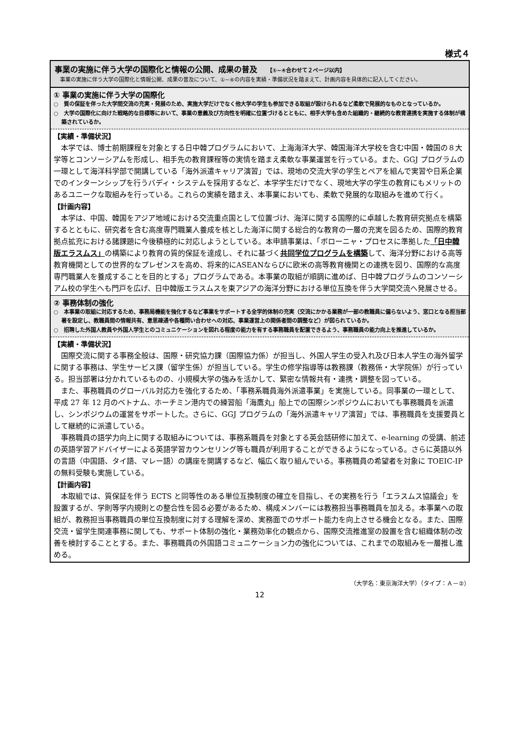様式４
事業の実施に伴う大学の国際化と情報の公開、成果の普及 【①~④合わせて２ページ以内】
　事業の実施に伴う大学の国際化と情報公開、成果の普及について、①~④の内容を実績・準備状況を踏まえて、計画内容を具体的に記入してください。
① 事業の実施に伴う大学の国際化
○　質の保証を伴った大学間交流の充実・発展のため、実施大学だけでなく他大学の学生も参加できる取組が設けられるなど柔軟で発展的なものとなっているか。
○　大学の国際化に向けた戦略的な目標等において、事業の意義及び方向性を明確に位置づけるとともに、相手大学も含めた組織的・継続的な教育連携を実施する体制が構築されているか。
【実績・準備状況】
本学では、博士前期課程を対象とする日中韓プログラムにおいて、上海海洋大学、韓国海洋大学校を含む中国・韓国の８大学等とコンソーシアムを形成し、相手先の教育課程等の実情を踏まえ柔軟な事業運営を行っている。また、GGJ プログラムの一環として海洋科学部で開講している「海外派遣キャリア演習」では、現地の交流大学の学生とペアを組んで実習や日系企業でのインターンシップを行うバディ・システムを採用するなど、本学学生だけでなく、現地大学の学生の教育にもメリットのあるユニークな取組みを行っている。これらの実績を踏まえ、本事業においても、柔軟で発展的な取組みを進めて行く。
【計画内容】
本学は、中国、韓国をアジア地域における交流重点国として位置づけ、海洋に関する国際的に卓越した教育研究拠点を構築するとともに、研究者を含む高度専門職業人養成を核とした海洋に関する総合的な教育の一層の充実を図るため、国際的教育拠点拡充における諸課題に今後積極的に対応しようとしている。本申請事業は、「ボローニャ・プロセスに準拠した「日中韓版エラスムス」の構築により教育の質的保証を達成し、それに基づく共同学位プログラムを構築して、海洋分野における高等教育機関としての世界的なプレゼンスを高め、将来的にASEANならびに欧米の高等教育機関との連携を図り、国際的な高度専門職業人を養成することを目的とする」プログラムである。本事業の取組が順調に進めば、日中韓プログラムのコンソーシアム校の学生へも門戸を広げ、日中韓版エラスムスを東アジアの海洋分野における単位互換を伴う大学間交流へ発展させる。
② 事務体制の強化
○　本事業の取組に対応するため、事務局機能を強化するなど事業をサポートする全学的体制の充実（交流にかかる業務が一部の教職員に偏らないよう、窓口となる担当部署を設定し、教職員間の情報共有、意思疎通や各種問い合わせへの対応、事業運営上の関係者間の調整など）が図られているか。
○　招聘した外国人教員や外国人学生とのコミュニケーションを図れる程度の能力を有する事務職員を配置できるよう、事務職員の能力向上を推進しているか。
【実績・準備状況】
国際交流に関する事務全般は、国際・研究協力課（国際協力係）が担当し、外国人学生の受入れ及び日本人学生の海外留学に関する事務は、学生サービス課（留学生係）が担当している。学生の修学指導等は教務課（教務係・大学院係）が行っている。担当部署は分かれているものの、小規模大学の強みを活かして、緊密な情報共有・連携・調整を図っている。
また、事務職員のグローバル対応力を強化するため、「事務系職員海外派遣事業」を実施している。同事業の一環として、平成 27 年 12 月のベトナム、ホーチミン港内での練習船「海鷹丸」船上での国際シンポジウムにおいても事務職員を派遣し、シンポジウムの運営をサポートした。さらに、GGJ プログラムの「海外派遣キャリア演習」では、事務職員を支援要員として継続的に派遣している。
事務職員の語学力向上に関する取組みについては、事務系職員を対象とする英会話研修に加えて、e-learning の受講、前述の英語学習アドバイザーによる英語学習カウンセリング等も職員が利用することができるようになっている。さらに英語以外の言語（中国語、タイ語、マレー語）の講座を開講するなど、幅広く取り組んでいる。事務職員の希望者を対象に TOEIC-IP の無料受験も実施している。
【計画内容】
本取組では、質保証を伴う ECTS と同等性のある単位互換制度の確立を目指し、その実務を行う「エラスムス協議会」を設置するが、学則等学内規則との整合性を図る必要があるため、構成メンバーには教務担当事務職員を加える。本事業への取組が、教務担当事務職員の単位互換制度に対する理解を深め、実務面でのサポート能力を向上させる機会となる。また、国際交流・留学生関連事務に関しても、サポート体制の強化・業務効率化の観点から、国際交流推進室の設置を含む組織体制の改善を検討することとする。また、事務職員の外国語コミュニケーション力の強化については、これまでの取組みを一層推し進める。
（大学名：東京海洋大学）（タイプ：Ａ－②）
12